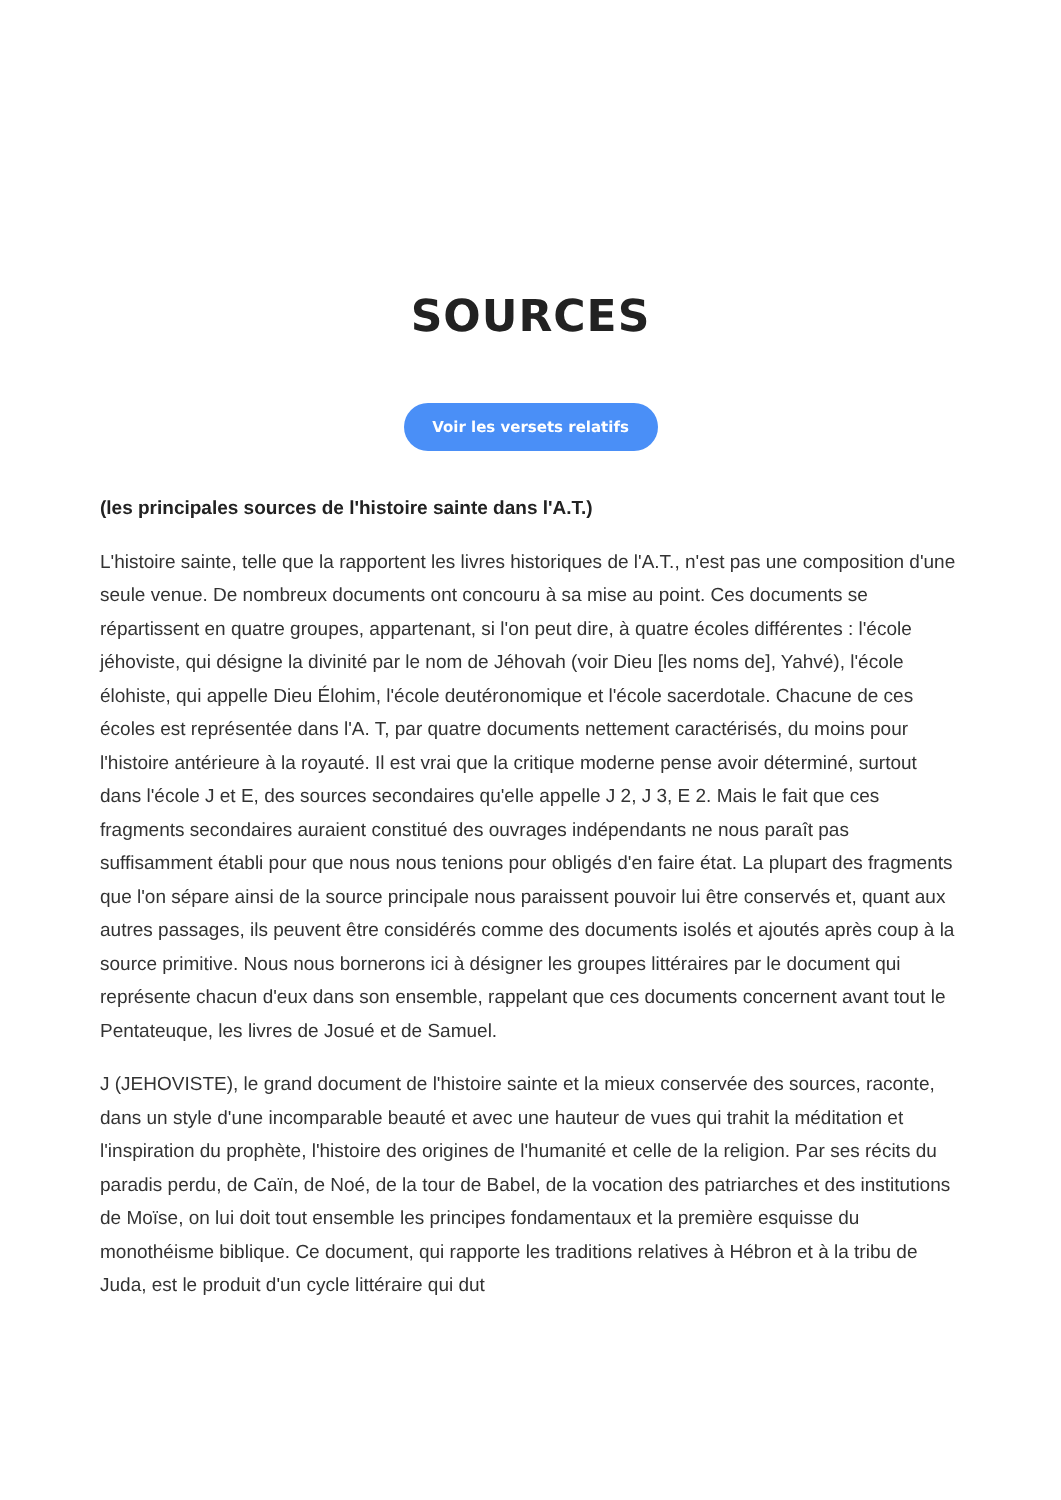SOURCES
Voir les versets relatifs
(les principales sources de l'histoire sainte dans l'A.T.)
L'histoire sainte, telle que la rapportent les livres historiques de l'A.T., n'est pas une composition d'une seule venue. De nombreux documents ont concouru à sa mise au point. Ces documents se répartissent en quatre groupes, appartenant, si l'on peut dire, à quatre écoles différentes : l'école jéhoviste, qui désigne la divinité par le nom de Jéhovah (voir Dieu [les noms de], Yahvé), l'école élohiste, qui appelle Dieu Élohim, l'école deutéronomique et l'école sacerdotale. Chacune de ces écoles est représentée dans l'A. T, par quatre documents nettement caractérisés, du moins pour l'histoire antérieure à la royauté. Il est vrai que la critique moderne pense avoir déterminé, surtout dans l'école J et E, des sources secondaires qu'elle appelle J 2, J 3, E 2. Mais le fait que ces fragments secondaires auraient constitué des ouvrages indépendants ne nous paraît pas suffisamment établi pour que nous nous tenions pour obligés d'en faire état. La plupart des fragments que l'on sépare ainsi de la source principale nous paraissent pouvoir lui être conservés et, quant aux autres passages, ils peuvent être considérés comme des documents isolés et ajoutés après coup à la source primitive. Nous nous bornerons ici à désigner les groupes littéraires par le document qui représente chacun d'eux dans son ensemble, rappelant que ces documents concernent avant tout le Pentateuque, les livres de Josué et de Samuel.
J (JEHOVISTE), le grand document de l'histoire sainte et la mieux conservée des sources, raconte, dans un style d'une incomparable beauté et avec une hauteur de vues qui trahit la méditation et l'inspiration du prophète, l'histoire des origines de l'humanité et celle de la religion. Par ses récits du paradis perdu, de Caïn, de Noé, de la tour de Babel, de la vocation des patriarches et des institutions de Moïse, on lui doit tout ensemble les principes fondamentaux et la première esquisse du monothéisme biblique. Ce document, qui rapporte les traditions relatives à Hébron et à la tribu de Juda, est le produit d'un cycle littéraire qui dut